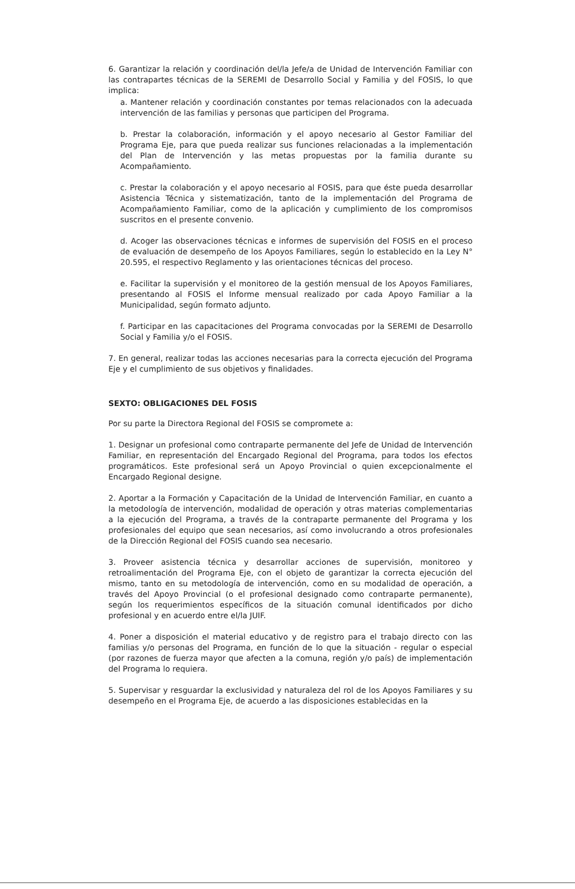6. Garantizar la relación y coordinación del/la Jefe/a de Unidad de Intervención Familiar con las contrapartes técnicas de la SEREMI de Desarrollo Social y Familia y del FOSIS, lo que implica:
a. Mantener relación y coordinación constantes por temas relacionados con la adecuada intervención de las familias y personas que participen del Programa.
b. Prestar la colaboración, información y el apoyo necesario al Gestor Familiar del Programa Eje, para que pueda realizar sus funciones relacionadas a la implementación del Plan de Intervención y las metas propuestas por la familia durante su Acompañamiento.
c. Prestar la colaboración y el apoyo necesario al FOSIS, para que éste pueda desarrollar Asistencia Técnica y sistematización, tanto de la implementación del Programa de Acompañamiento Familiar, como de la aplicación y cumplimiento de los compromisos suscritos en el presente convenio.
d. Acoger las observaciones técnicas e informes de supervisión del FOSIS en el proceso de evaluación de desempeño de los Apoyos Familiares, según lo establecido en la Ley N° 20.595, el respectivo Reglamento y las orientaciones técnicas del proceso.
e. Facilitar la supervisión y el monitoreo de la gestión mensual de los Apoyos Familiares, presentando al FOSIS el Informe mensual realizado por cada Apoyo Familiar a la Municipalidad, según formato adjunto.
f. Participar en las capacitaciones del Programa convocadas por la SEREMI de Desarrollo Social y Familia y/o el FOSIS.
7. En general, realizar todas las acciones necesarias para la correcta ejecución del Programa Eje y el cumplimiento de sus objetivos y finalidades.
SEXTO: OBLIGACIONES DEL FOSIS
Por su parte la Directora Regional del FOSIS se compromete a:
1. Designar un profesional como contraparte permanente del Jefe de Unidad de Intervención Familiar, en representación del Encargado Regional del Programa, para todos los efectos programáticos. Este profesional será un Apoyo Provincial o quien excepcionalmente el Encargado Regional designe.
2. Aportar a la Formación y Capacitación de la Unidad de Intervención Familiar, en cuanto a la metodología de intervención, modalidad de operación y otras materias complementarias a la ejecución del Programa, a través de la contraparte permanente del Programa y los profesionales del equipo que sean necesarios, así como involucrando a otros profesionales de la Dirección Regional del FOSIS cuando sea necesario.
3. Proveer asistencia técnica y desarrollar acciones de supervisión, monitoreo y retroalimentación del Programa Eje, con el objeto de garantizar la correcta ejecución del mismo, tanto en su metodología de intervención, como en su modalidad de operación, a través del Apoyo Provincial (o el profesional designado como contraparte permanente), según los requerimientos específicos de la situación comunal identificados por dicho profesional y en acuerdo entre el/la JUIF.
4. Poner a disposición el material educativo y de registro para el trabajo directo con las familias y/o personas del Programa, en función de lo que la situación - regular o especial (por razones de fuerza mayor que afecten a la comuna, región y/o país) de implementación del Programa lo requiera.
5. Supervisar y resguardar la exclusividad y naturaleza del rol de los Apoyos Familiares y su desempeño en el Programa Eje, de acuerdo a las disposiciones establecidas en la